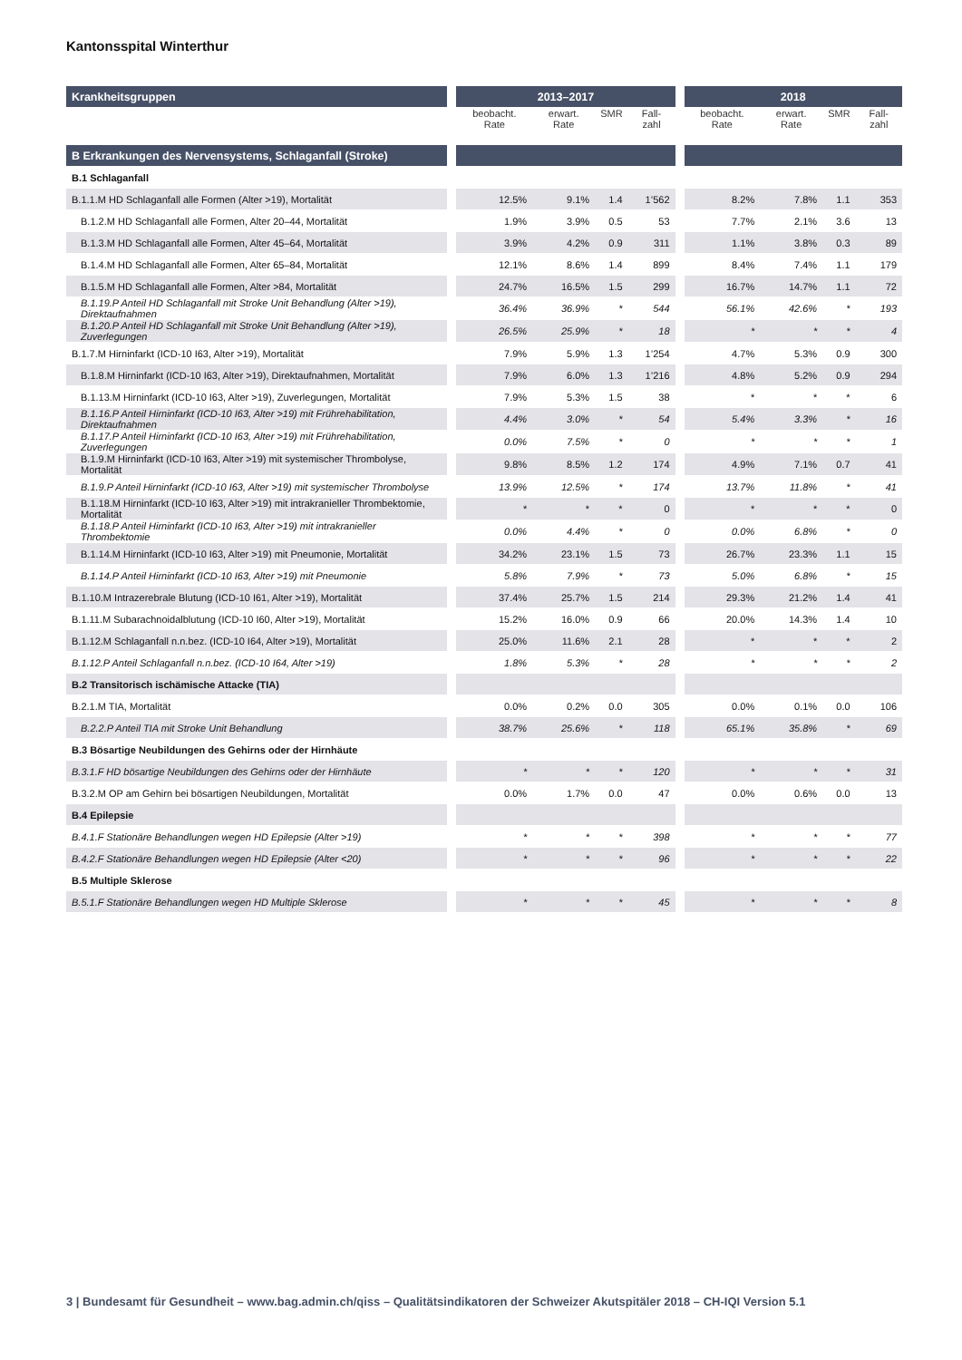Kantonsspital Winterthur
| Krankheitsgruppen | | 2013–2017 | | | | | 2018 | | | |
| | | beobacht. Rate | erwart. Rate | SMR | Fall-zahl | | beobacht. Rate | erwart. Rate | SMR | Fall-zahl |
| B Erkrankungen des Nervensystems, Schlaganfall (Stroke) | | | | | | | | | | |
| B.1 Schlaganfall | | | | | | | | | | |
| B.1.1.M HD Schlaganfall alle Formen (Alter >19), Mortalität | | 12.5% | 9.1% | 1.4 | 1’562 | | 8.2% | 7.8% | 1.1 | 353 |
| B.1.2.M HD Schlaganfall alle Formen, Alter 20–44, Mortalität | | 1.9% | 3.9% | 0.5 | 53 | | 7.7% | 2.1% | 3.6 | 13 |
| B.1.3.M HD Schlaganfall alle Formen, Alter 45–64, Mortalität | | 3.9% | 4.2% | 0.9 | 311 | | 1.1% | 3.8% | 0.3 | 89 |
| B.1.4.M HD Schlaganfall alle Formen, Alter 65–84, Mortalität | | 12.1% | 8.6% | 1.4 | 899 | | 8.4% | 7.4% | 1.1 | 179 |
| B.1.5.M HD Schlaganfall alle Formen, Alter >84, Mortalität | | 24.7% | 16.5% | 1.5 | 299 | | 16.7% | 14.7% | 1.1 | 72 |
| B.1.19.P Anteil HD Schlaganfall mit Stroke Unit Behandlung (Alter >19), Direktaufnahmen | | 36.4% | 36.9% | * | 544 | | 56.1% | 42.6% | * | 193 |
| B.1.20.P Anteil HD Schlaganfall mit Stroke Unit Behandlung (Alter >19), Zuverlegungen | | 26.5% | 25.9% | * | 18 | | * | * | * | 4 |
| B.1.7.M Hirninfarkt (ICD-10 I63, Alter >19), Mortalität | | 7.9% | 5.9% | 1.3 | 1’254 | | 4.7% | 5.3% | 0.9 | 300 |
| B.1.8.M Hirninfarkt (ICD-10 I63, Alter >19), Direktaufnahmen, Mortalität | | 7.9% | 6.0% | 1.3 | 1’216 | | 4.8% | 5.2% | 0.9 | 294 |
| B.1.13.M Hirninfarkt (ICD-10 I63, Alter >19), Zuverlegungen, Mortalität | | 7.9% | 5.3% | 1.5 | 38 | | * | * | * | 6 |
| B.1.16.P Anteil Hirninfarkt (ICD-10 I63, Alter >19) mit Frührehabilitation, Direktaufnahmen | | 4.4% | 3.0% | * | 54 | | 5.4% | 3.3% | * | 16 |
| B.1.17.P Anteil Hirninfarkt (ICD-10 I63, Alter >19) mit Frührehabilitation, Zuverlegungen | | 0.0% | 7.5% | * | 0 | | * | * | * | 1 |
| B.1.9.M Hirninfarkt (ICD-10 I63, Alter >19) mit systemischer Thrombolyse, Mortalität | | 9.8% | 8.5% | 1.2 | 174 | | 4.9% | 7.1% | 0.7 | 41 |
| B.1.9.P Anteil Hirninfarkt (ICD-10 I63, Alter >19) mit systemischer Thrombolyse | | 13.9% | 12.5% | * | 174 | | 13.7% | 11.8% | * | 41 |
| B.1.18.M Hirninfarkt (ICD-10 I63, Alter >19) mit intrakranieller Thrombektomie, Mortalität | | * | * | * | 0 | | * | * | * | 0 |
| B.1.18.P Anteil Hirninfarkt (ICD-10 I63, Alter >19) mit intrakranieller Thrombektomie | | 0.0% | 4.4% | * | 0 | | 0.0% | 6.8% | * | 0 |
| B.1.14.M Hirninfarkt (ICD-10 I63, Alter >19) mit Pneumonie, Mortalität | | 34.2% | 23.1% | 1.5 | 73 | | 26.7% | 23.3% | 1.1 | 15 |
| B.1.14.P Anteil Hirninfarkt (ICD-10 I63, Alter >19) mit Pneumonie | | 5.8% | 7.9% | * | 73 | | 5.0% | 6.8% | * | 15 |
| B.1.10.M Intrazerebrale Blutung (ICD-10 I61, Alter >19), Mortalität | | 37.4% | 25.7% | 1.5 | 214 | | 29.3% | 21.2% | 1.4 | 41 |
| B.1.11.M Subarachnoidalblutung (ICD-10 I60, Alter >19), Mortalität | | 15.2% | 16.0% | 0.9 | 66 | | 20.0% | 14.3% | 1.4 | 10 |
| B.1.12.M Schlaganfall n.n.bez. (ICD-10 I64, Alter >19), Mortalität | | 25.0% | 11.6% | 2.1 | 28 | | * | * | * | 2 |
| B.1.12.P Anteil Schlaganfall n.n.bez. (ICD-10 I64, Alter >19) | | 1.8% | 5.3% | * | 28 | | * | * | * | 2 |
| B.2 Transitorisch ischämische Attacke (TIA) | | | | | | | | | | |
| B.2.1.M TIA, Mortalität | | 0.0% | 0.2% | 0.0 | 305 | | 0.0% | 0.1% | 0.0 | 106 |
| B.2.2.P Anteil TIA mit Stroke Unit Behandlung | | 38.7% | 25.6% | * | 118 | | 65.1% | 35.8% | * | 69 |
| B.3 Bösartige Neubildungen des Gehirns oder der Hirnhäute | | | | | | | | | | |
| B.3.1.F HD bösartige Neubildungen des Gehirns oder der Hirnhäute | | * | * | * | 120 | | * | * | * | 31 |
| B.3.2.M OP am Gehirn bei bösartigen Neubildungen, Mortalität | | 0.0% | 1.7% | 0.0 | 47 | | 0.0% | 0.6% | 0.0 | 13 |
| B.4 Epilepsie | | | | | | | | | | |
| B.4.1.F Stationäre Behandlungen wegen HD Epilepsie (Alter >19) | | * | * | * | 398 | | * | * | * | 77 |
| B.4.2.F Stationäre Behandlungen wegen HD Epilepsie (Alter <20) | | * | * | * | 96 | | * | * | * | 22 |
| B.5 Multiple Sklerose | | | | | | | | | | |
| B.5.1.F Stationäre Behandlungen wegen HD Multiple Sklerose | | * | * | * | 45 | | * | * | * | 8 |
3 | Bundesamt für Gesundheit – www.bag.admin.ch/qiss – Qualitätsindikatoren der Schweizer Akutspitäler 2018 – CH-IQI Version 5.1